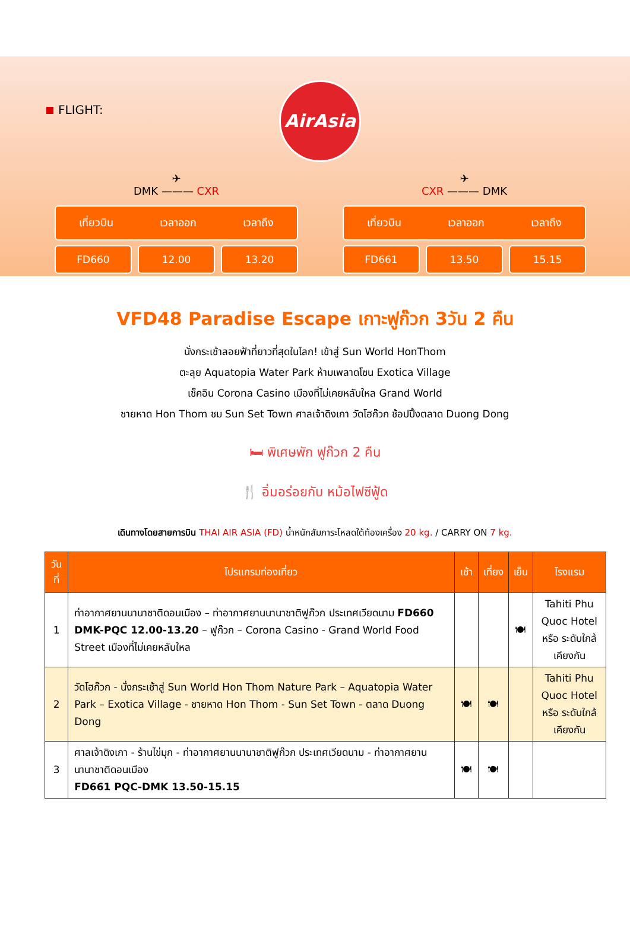FLIGHT:
AirAsia
✈
DMK ——— CXR
เที่ยวบิน เวลาออก เวลาถึง
FD660 12.00 13.20
✈
CXR ——— DMK
เที่ยวบิน เวลาออก เวลาถึง
FD661 13.50 15.15
VFD48 Paradise Escape เกาะฟูก๊วก 3วัน 2 คืน
นั่งกระเช้าลอยฟ้าที่ยาวที่สุดในโลก! เข้าสู่ Sun World HonThom
ตะลุย Aquatopia Water Park ห้ามเพลาดโซน Exotica Village
เช็คอิน Corona Casino เมืองที่ไม่เคยหลับใหล Grand World
ชายหาด Hon Thom ชม Sun Set Town ศาลเจ้าดิงเกา วัดโฮก๊วก ช้อปปิ้งตลาด Duong Dong
🛏 พิเศษพัก ฟูก๊วก 2 คืน
🍴 อิ่มอร่อยกับ หม้อไฟซีฟู้ด
เดินทางโดยสายการบิน THAI AIR ASIA (FD) น้ำหนักสัมภาระโหลดใต้ท้องเครื่อง 20 kg. / CARRY ON 7 kg.
| วันที่ | โปรแกรมท่องเที่ยว | เช้า | เที่ยง | เย็น | โรงแรม |
| --- | --- | --- | --- | --- | --- |
| 1 | ท่าอากาศยานนานาชาติดอนเมือง – ท่าอากาศยานนานาชาติฟูก๊วก ประเทศเวียดนาม FD660 DMK-PQC 12.00-13.20 – ฟูก๊วก – Corona Casino - Grand World Food Street เมืองที่ไม่เคยหลับใหล | | | 🍽 | Tahiti Phu Quoc Hotel หรือ ระดับใกล้เคียงกัน |
| 2 | วัดโฮก๊วก - นั่งกระเช้าสู่ Sun World Hon Thom Nature Park – Aquatopia Water Park – Exotica Village - ชายหาด Hon Thom - Sun Set Town - ตลาด Duong Dong | 🍽 | 🍽 | | Tahiti Phu Quoc Hotel หรือ ระดับใกล้เคียงกัน |
| 3 | ศาลเจ้าดิงเกา - ร้านไข่มุก - ท่าอากาศยานนานาชาติฟูก๊วก ประเทศเวียดนาม - ท่าอากาศยานนานาชาติดอนเมือง FD661 PQC-DMK 13.50-15.15 | 🍽 | 🍽 | | |